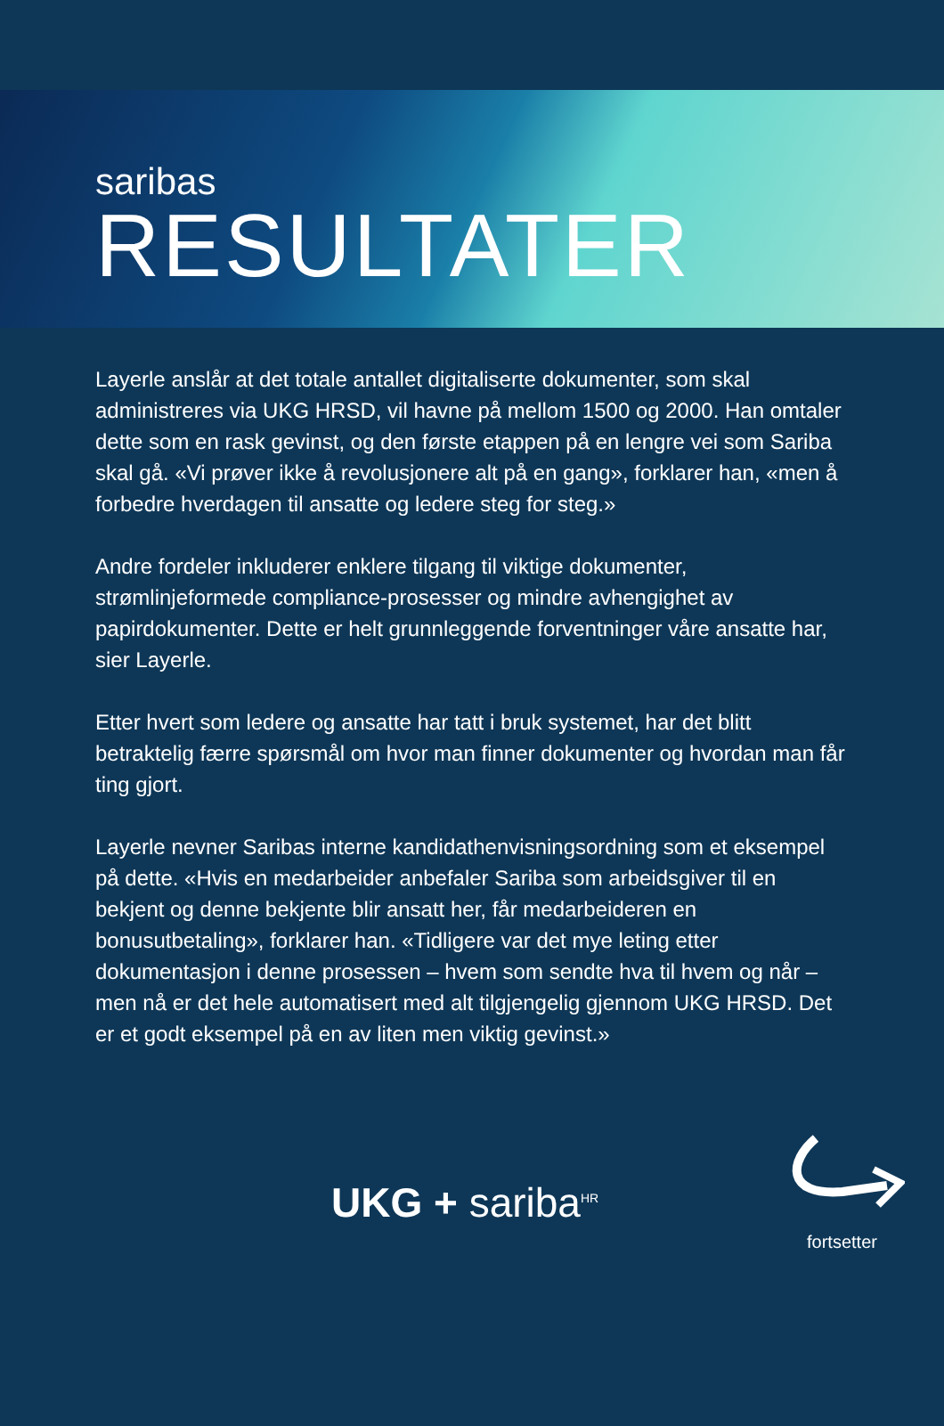saribas
RESULTATER
Layerle anslår at det totale antallet digitaliserte dokumenter, som skal administreres via UKG HRSD, vil havne på mellom 1500 og 2000. Han omtaler dette som en rask gevinst, og den første etappen på en lengre vei som Sariba skal gå. «Vi prøver ikke å revolusjonere alt på en gang», forklarer han, «men å forbedre hverdagen til ansatte og ledere steg for steg.»
Andre fordeler inkluderer enklere tilgang til viktige dokumenter, strømlinjeformede compliance-prosesser og mindre avhengighet av papirdokumenter. Dette er helt grunnleggende forventninger våre ansatte har, sier Layerle.
Etter hvert som ledere og ansatte har tatt i bruk systemet, har det blitt betraktelig færre spørsmål om hvor man finner dokumenter og hvordan man får ting gjort.
Layerle nevner Saribas interne kandidathenvisningsordning som et eksempel på dette. «Hvis en medarbeider anbefaler Sariba som arbeidsgiver til en bekjent og denne bekjente blir ansatt her, får medarbeideren en bonusutbetaling», forklarer han. «Tidligere var det mye leting etter dokumentasjon i denne prosessen – hvem som sendte hva til hvem og når – men nå er det hele automatisert med alt tilgjengelig gjennom UKG HRSD. Det er et godt eksempel på en av liten men viktig gevinst.»
UKG + sariba<sup>HR</sup>
fortsetter